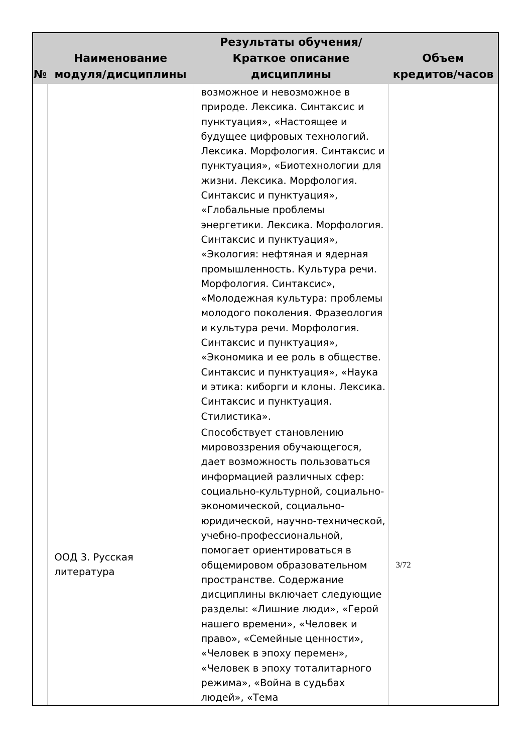| № | Наименование модуля/дисциплины | Результаты обучения/Краткое описание дисциплины | Объем кредитов/часов |
| --- | --- | --- | --- |
| | | возможное и невозможное в природе. Лексика. Синтаксис и пунктуация», «Настоящее и будущее цифровых технологий. Лексика. Морфология. Синтаксис и пунктуация», «Биотехнологии для жизни. Лексика. Морфология. Синтаксис и пунктуация», «Глобальные проблемы энергетики. Лексика. Морфология. Синтаксис и пунктуация», «Экология: нефтяная и ядерная промышленность. Культура речи. Морфология. Синтаксис», «Молодежная культура: проблемы молодого поколения. Фразеология и культура речи. Морфология. Синтаксис и пунктуация», «Экономика и ее роль в обществе. Синтаксис и пунктуация», «Наука и этика: киборги и клоны. Лексика. Синтаксис и пунктуация. Стилистика». | |
| | ООД 3. Русская литература | Способствует становлению мировоззрения обучающегося, дает возможность пользоваться информацией различных сфер: социально-культурной, социально-экономической, социально-юридической, научно-технической, учебно-профессиональной, помогает ориентироваться в общемировом образовательном пространстве. Содержание дисциплины включает следующие разделы: «Лишние люди», «Герой нашего времени», «Человек и право», «Семейные ценности», «Человек в эпоху перемен», «Человек в эпоху тоталитарного режима», «Война в судьбах людей», «Тема | 3/72 |